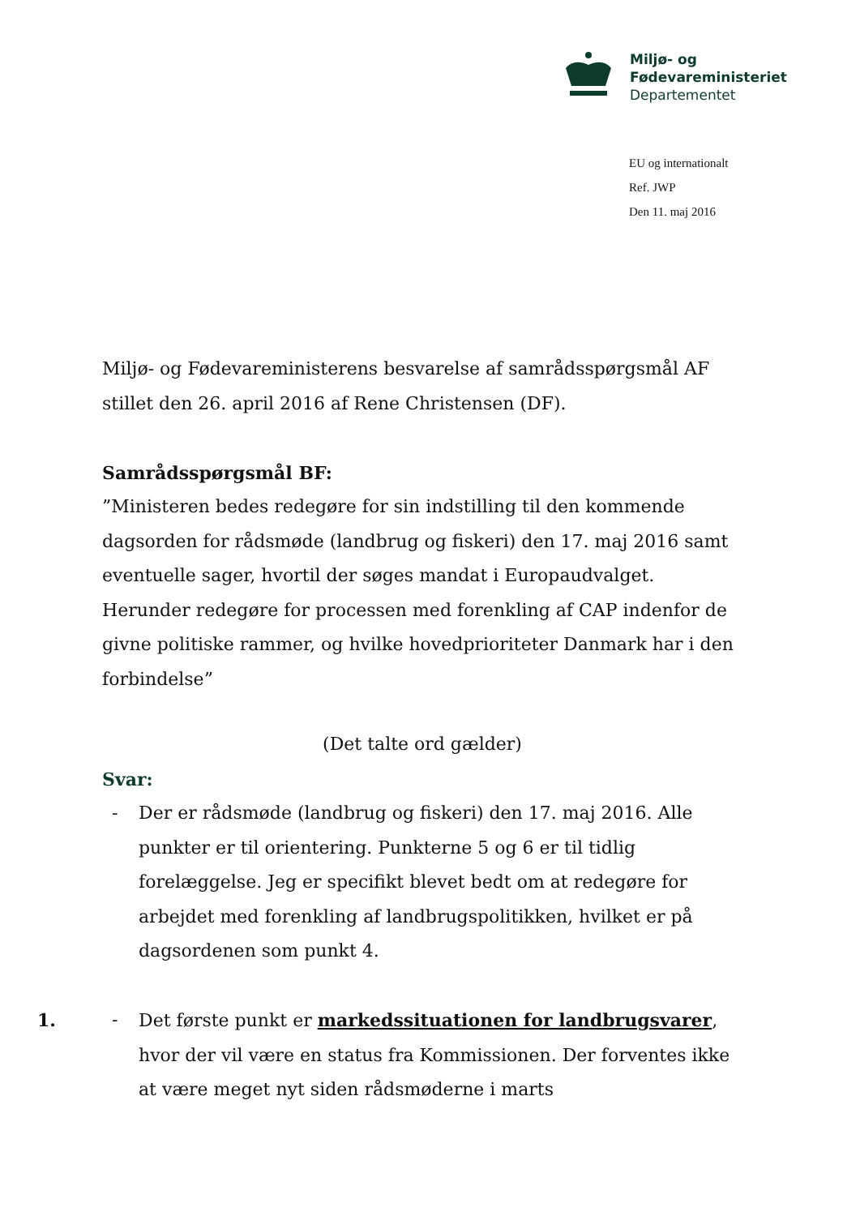Miljø- og
Fødevareministeriet
Departementet
EU og internationalt
Ref. JWP
Den 11. maj 2016
Miljø- og Fødevareministerens besvarelse af samrådsspørgsmål AF stillet den 26. april 2016 af Rene Christensen (DF).
Samrådsspørgsmål BF:
”Ministeren bedes redegøre for sin indstilling til den kommende dagsorden for rådsmøde (landbrug og fiskeri) den 17. maj 2016 samt eventuelle sager, hvortil der søges mandat i Europaudvalget. Herunder redegøre for processen med forenkling af CAP indenfor de givne politiske rammer, og hvilke hovedprioriteter Danmark har i den forbindelse”
(Det talte ord gælder)
Svar:
- Der er rådsmøde (landbrug og fiskeri) den 17. maj 2016. Alle punkter er til orientering. Punkterne 5 og 6 er til tidlig forelæggelse. Jeg er specifikt blevet bedt om at redegøre for arbejdet med forenkling af landbrugspolitikken, hvilket er på dagsordenen som punkt 4.
1.
- Det første punkt er markedssituationen for landbrugsvarer, hvor der vil være en status fra Kommissionen. Der forventes ikke at være meget nyt siden rådsmøderne i marts